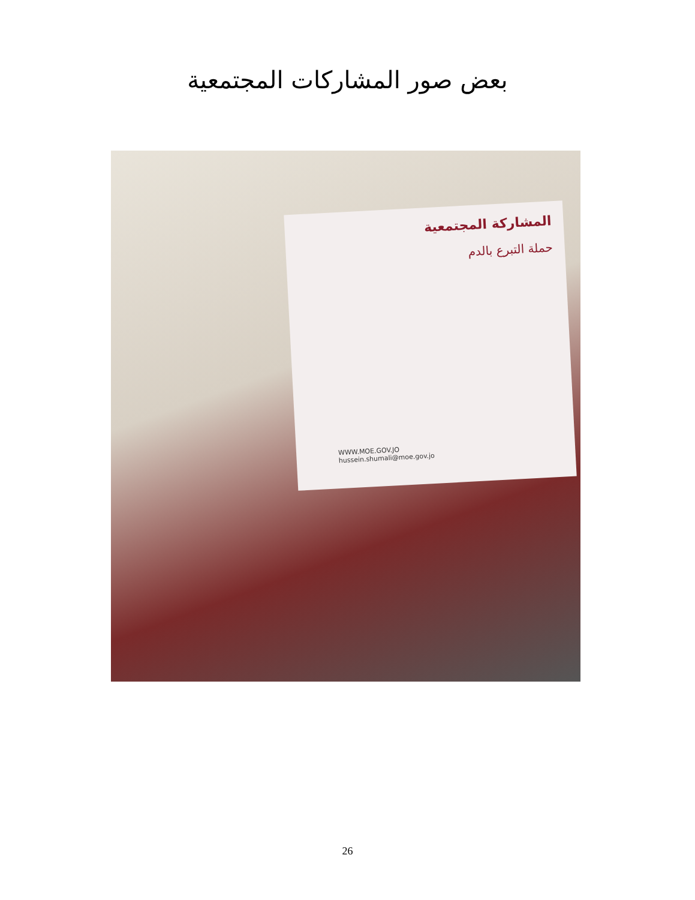بعض صور المشاركات المجتمعية
المشاركة المجتمعية
حملة التبرع بالدم
WWW.MOE.GOV.JO
hussein.shumali@moe.gov.jo
26